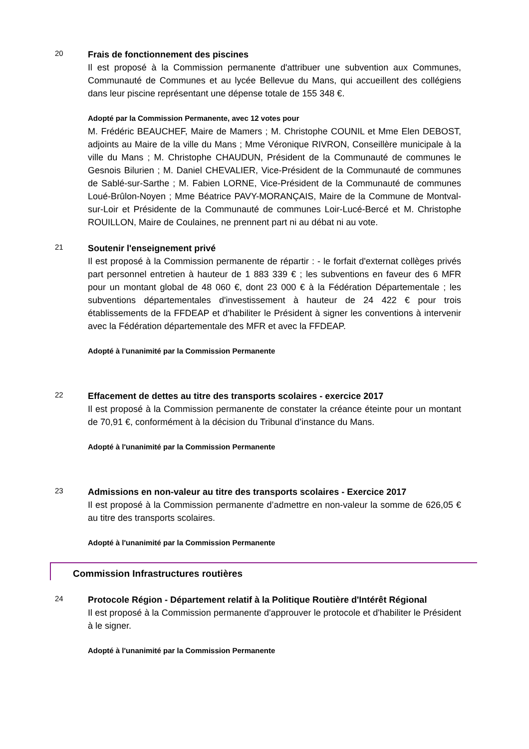20
Frais de fonctionnement des piscines
Il est proposé à la Commission permanente d'attribuer une subvention aux Communes, Communauté de Communes et au lycée Bellevue du Mans, qui accueillent des collégiens dans leur piscine représentant une dépense totale de 155 348 €.
Adopté par la Commission Permanente, avec 12 votes pour
M. Frédéric BEAUCHEF, Maire de Mamers ; M. Christophe COUNIL et Mme Elen DEBOST, adjoints au Maire de la ville du Mans ; Mme Véronique RIVRON, Conseillère municipale à la ville du Mans ; M. Christophe CHAUDUN, Président de la Communauté de communes le Gesnois Bilurien ; M. Daniel CHEVALIER, Vice-Président de la Communauté de communes de Sablé-sur-Sarthe ; M. Fabien LORNE, Vice-Président de la Communauté de communes Loué-Brûlon-Noyen ; Mme Béatrice PAVY-MORANÇAIS, Maire de la Commune de Montval-sur-Loir et Présidente de la Communauté de communes Loir-Lucé-Bercé et M. Christophe ROUILLON, Maire de Coulaines, ne prennent part ni au débat ni au vote.
21
Soutenir l'enseignement privé
Il est proposé à la Commission permanente de répartir : - le forfait d'externat collèges privés part personnel entretien à hauteur de 1 883 339 € ; les subventions en faveur des 6 MFR pour un montant global de 48 060 €, dont 23 000 € à la Fédération Départementale ; les subventions départementales d'investissement à hauteur de 24 422 € pour trois établissements de la FFDEAP et d'habiliter le Président à signer les conventions à intervenir avec la Fédération départementale des MFR et avec la FFDEAP.
Adopté à l'unanimité par la Commission Permanente
22
Effacement de dettes au titre des transports scolaires - exercice 2017
Il est proposé à la Commission permanente de constater la créance éteinte pour un montant de 70,91 €, conformément à la décision du Tribunal d’instance du Mans.
Adopté à l'unanimité par la Commission Permanente
23
Admissions en non-valeur au titre des transports scolaires - Exercice 2017
Il est proposé à la Commission permanente d’admettre en non-valeur la somme de 626,05 € au titre des transports scolaires.
Adopté à l'unanimité par la Commission Permanente
Commission Infrastructures routières
24
Protocole Région - Département relatif à la Politique Routière d'Intérêt Régional
Il est proposé à la Commission permanente d'approuver le protocole et d'habiliter le Président à le signer.
Adopté à l'unanimité par la Commission Permanente